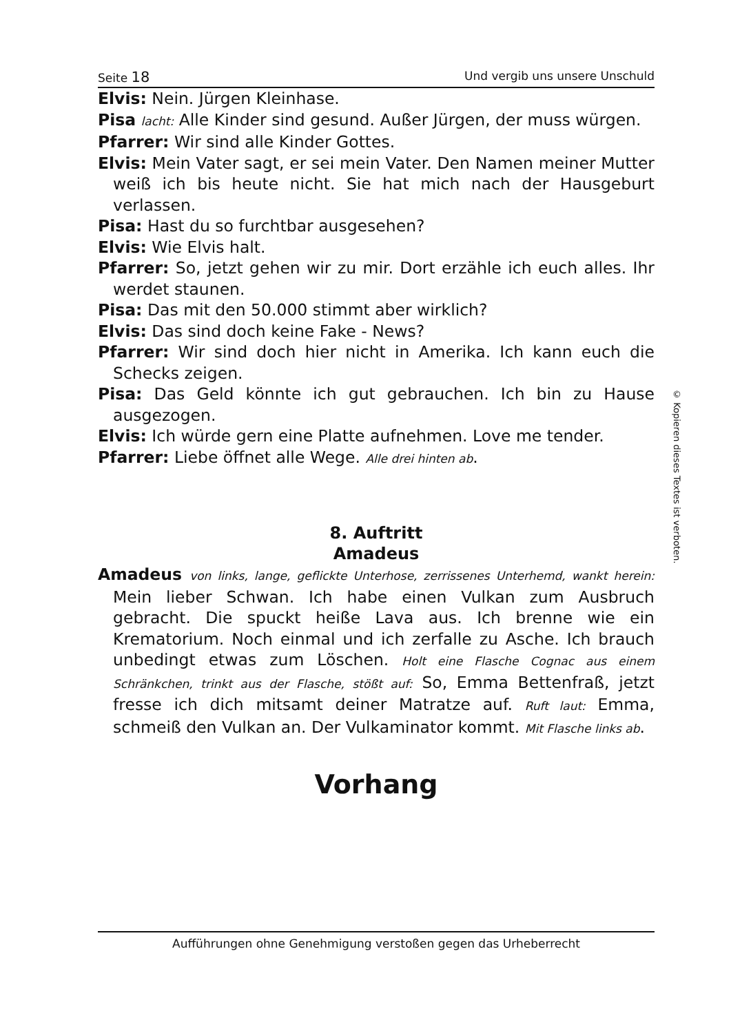Seite 18 Und vergib uns unsere Unschuld
Elvis: Nein. Jürgen Kleinhase.
Pisa lacht: Alle Kinder sind gesund. Außer Jürgen, der muss würgen.
Pfarrer: Wir sind alle Kinder Gottes.
Elvis: Mein Vater sagt, er sei mein Vater. Den Namen meiner Mutter weiß ich bis heute nicht. Sie hat mich nach der Hausgeburt verlassen.
Pisa: Hast du so furchtbar ausgesehen?
Elvis: Wie Elvis halt.
Pfarrer: So, jetzt gehen wir zu mir. Dort erzähle ich euch alles. Ihr werdet staunen.
Pisa: Das mit den 50.000 stimmt aber wirklich?
Elvis: Das sind doch keine Fake - News?
Pfarrer: Wir sind doch hier nicht in Amerika. Ich kann euch die Schecks zeigen.
Pisa: Das Geld könnte ich gut gebrauchen. Ich bin zu Hause ausgezogen.
Elvis: Ich würde gern eine Platte aufnehmen. Love me tender.
Pfarrer: Liebe öffnet alle Wege. Alle drei hinten ab.
8. Auftritt
Amadeus
Amadeus von links, lange, geflickte Unterhose, zerrissenes Unterhemd, wankt herein: Mein lieber Schwan. Ich habe einen Vulkan zum Ausbruch gebracht. Die spuckt heiße Lava aus. Ich brenne wie ein Krematorium. Noch einmal und ich zerfalle zu Asche. Ich brauch unbedingt etwas zum Löschen. Holt eine Flasche Cognac aus einem Schränkchen, trinkt aus der Flasche, stößt auf: So, Emma Bettenfraß, jetzt fresse ich dich mitsamt deiner Matratze auf. Ruft laut: Emma, schmeiß den Vulkan an. Der Vulkaminator kommt. Mit Flasche links ab.
Vorhang
© Kopieren dieses Textes ist verboten.
Aufführungen ohne Genehmigung verstoßen gegen das Urheberrecht